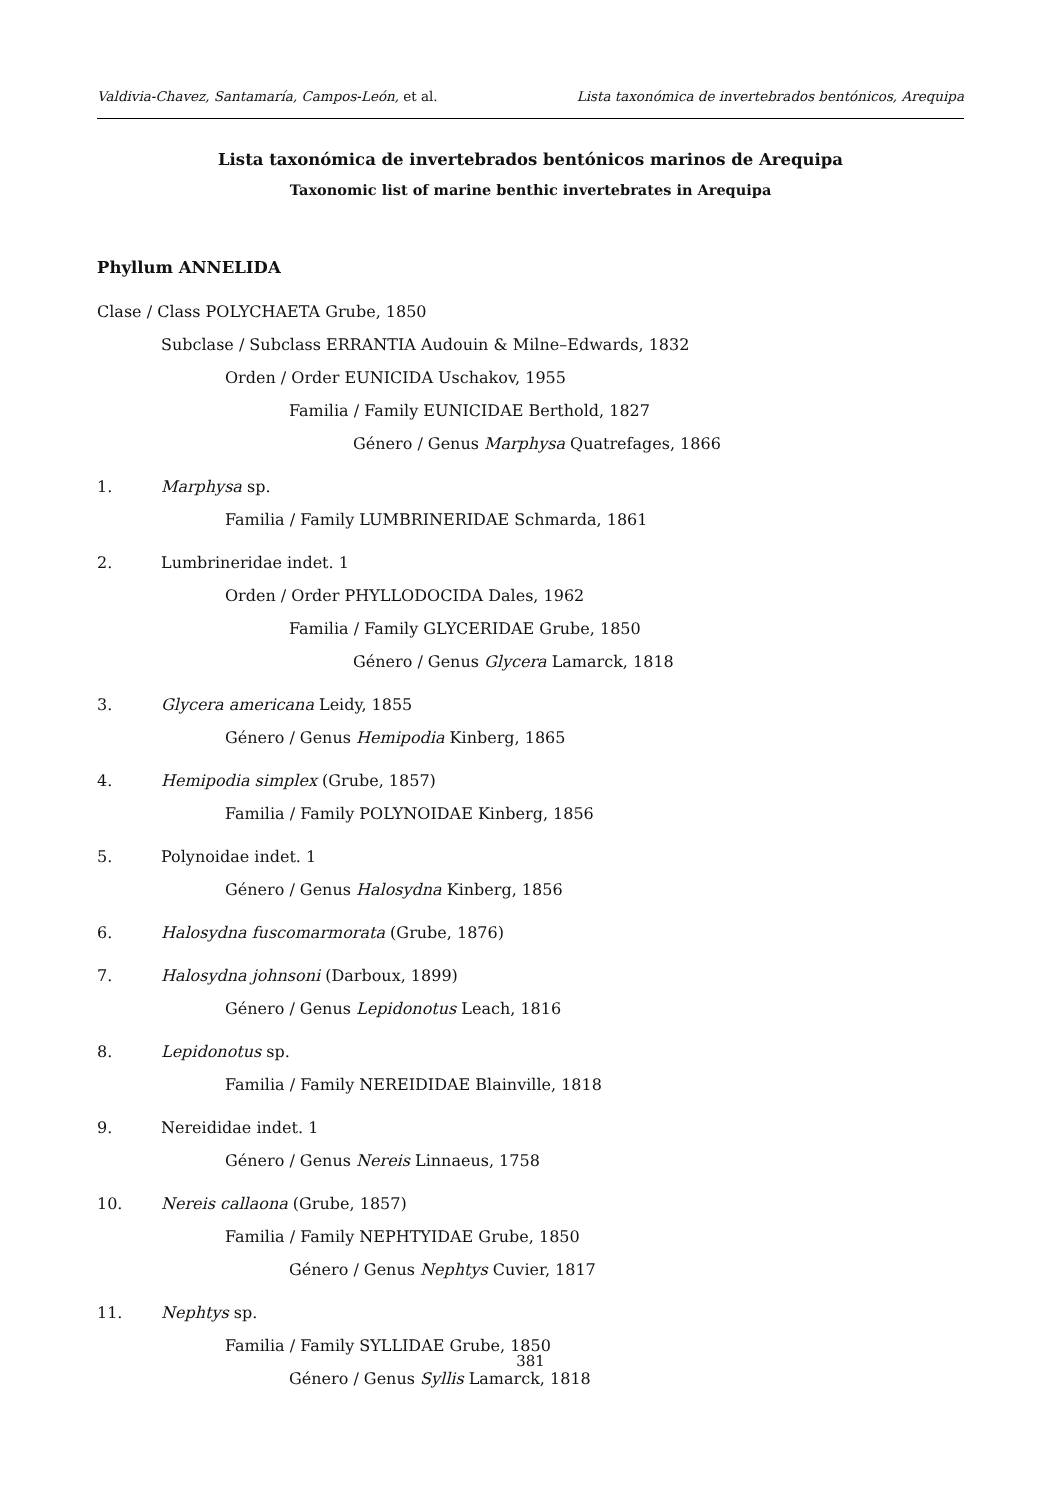Valdivia-Chavez, Santamaría, Campos-León, et al. Lista taxonómica de invertebrados bentónicos, Arequipa
Lista taxonómica de invertebrados bentónicos marinos de Arequipa
Taxonomic list of marine benthic invertebrates in Arequipa
Phyllum ANNELIDA
Clase / Class POLYCHAETA Grube, 1850
Subclase / Subclass ERRANTIA Audouin & Milne–Edwards, 1832
Orden / Order EUNICIDA Uschakov, 1955
Familia / Family EUNICIDAE Berthold, 1827
Género / Genus Marphysa Quatrefages, 1866
1. Marphysa sp.
Familia / Family LUMBRINERIDAE Schmarda, 1861
2. Lumbrineridae indet. 1
Orden / Order PHYLLODOCIDA Dales, 1962
Familia / Family GLYCERIDAE Grube, 1850
Género / Genus Glycera Lamarck, 1818
3. Glycera americana Leidy, 1855
Género / Genus Hemipodia Kinberg, 1865
4. Hemipodia simplex (Grube, 1857)
Familia / Family POLYNOIDAE Kinberg, 1856
5. Polynoidae indet. 1
Género / Genus Halosydna Kinberg, 1856
6. Halosydna fuscomarmorata (Grube, 1876)
7. Halosydna johnsoni (Darboux, 1899)
Género / Genus Lepidonotus Leach, 1816
8. Lepidonotus sp.
Familia / Family NEREIDIDAE Blainville, 1818
9. Nereididae indet. 1
Género / Genus Nereis Linnaeus, 1758
10. Nereis callaona (Grube, 1857)
Familia / Family NEPHTYIDAE Grube, 1850
Género / Genus Nephtys Cuvier, 1817
11. Nephtys sp.
Familia / Family SYLLIDAE Grube, 1850
Género / Genus Syllis Lamarck, 1818
381